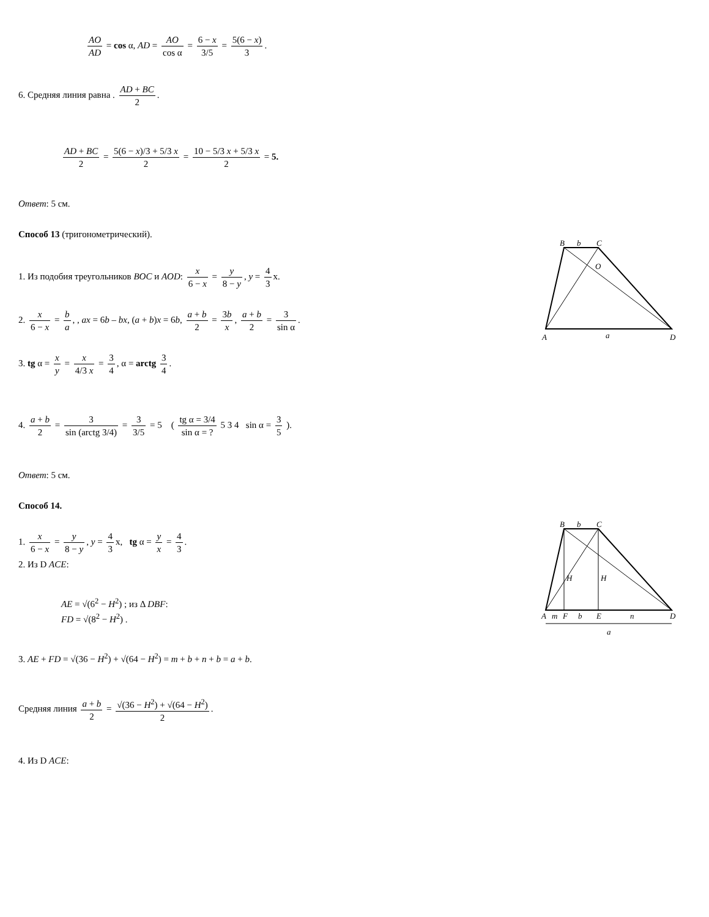AO AD = cos α, AD = AO cos α = 6 − x 3/5 = 5(6 − x) 3.
6. Средняя линия равна . AD + BC 2.
AD + BC 2 = 5(6 − x)/3 + 5/3 x 2 = 10 − 5/3 x + 5/3 x 2 = 5.
Ответ: 5 см.
Способ 13 (тригонометрический).
1. Из подобия треугольников BOC и AOD: x 6 − x = y 8 − y, y = 4 3 x.
2. x 6 − x = b a, , ax = 6b – bx, (a + b)x = 6b, a + b 2 = 3b x, a + b 2 = 3 sin α.
3. tg α = x y = x 4/3 x = 3 4, α = arctg 3 4.
4. a + b 2 = 3 sin (arctg 3/4) = 3 3/5 = 5 ( tg α = 3/4 sin α = ? 5 3 4 sin α = 3 5 ).
Ответ: 5 см.
Способ 14.
1. x 6 − x = y 8 − y, y = 4 3 x, tg α = y x = 4 3.
2. Из D ACE:
AE = √(6<sup>2</sup> − H<sup>2</sup>) ; из Δ DBF:
FD = √(8<sup>2</sup> − H<sup>2</sup>) .
3. AE + FD = √(36 − H<sup>2</sup>) + √(64 − H<sup>2</sup>) = m + b + n + b = a + b.
Средняя линия a + b 2 = √(36 − H<sup>2</sup>) + √(64 − H<sup>2</sup>) 2.
4. Из D ACE:
B
b
C
O
A
a
D
B
b
C
H
H
A
m
F
b
E
n
D
a